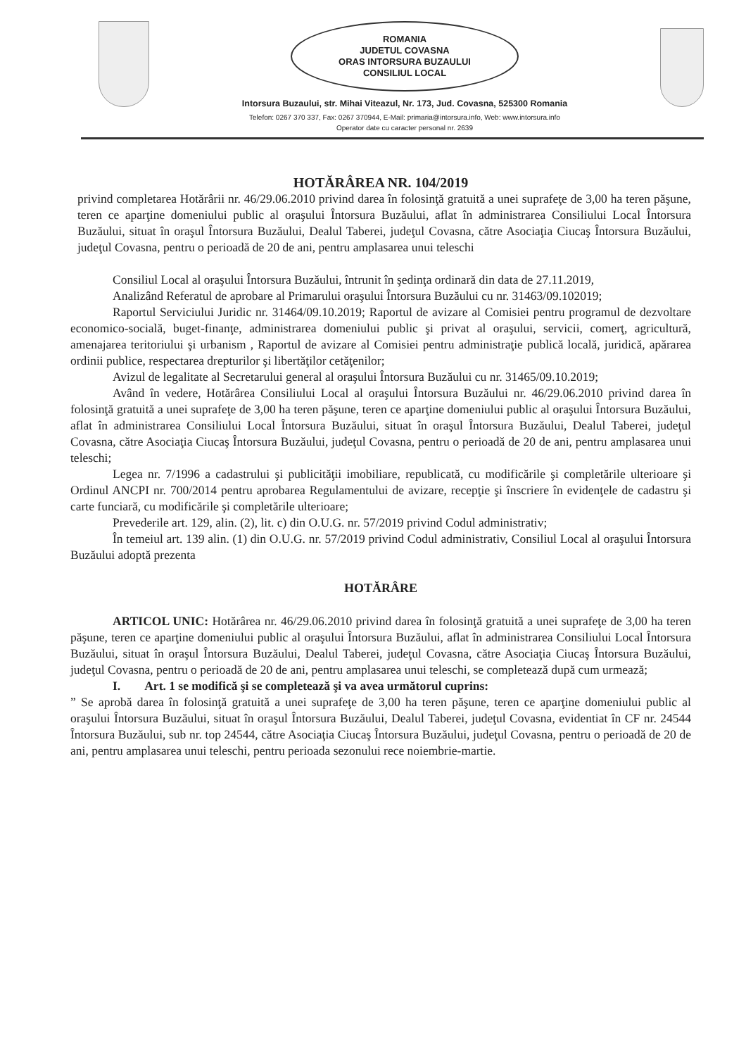ROMANIA
JUDETUL COVASNA
ORAS INTORSURA BUZAULUI
CONSILIUL LOCAL
Intorsura Buzaului, str. Mihai Viteazul, Nr. 173, Jud. Covasna, 525300 Romania
Telefon: 0267 370 337, Fax: 0267 370944, E-Mail: primaria@intorsura.info, Web: www.intorsura.info
Operator date cu caracter personal nr. 2639
HOTĂRÂREA NR. 104/2019
privind completarea Hotărârii nr. 46/29.06.2010 privind darea în folosinţă gratuită a unei suprafeţe de 3,00 ha teren păşune, teren ce aparţine domeniului public al oraşului Întorsura Buzăului, aflat în administrarea Consiliului Local Întorsura Buzăului, situat în oraşul Întorsura Buzăului, Dealul Taberei, judeţul Covasna, către Asociaţia Ciucaş Întorsura Buzăului, judeţul Covasna, pentru o perioadă de 20 de ani, pentru amplasarea unui teleschi
Consiliul Local al oraşului Întorsura Buzăului, întrunit în şedinţa ordinară din data de 27.11.2019,
Analizând Referatul de aprobare al Primarului oraşului Întorsura Buzăului cu nr. 31463/09.102019;
Raportul Serviciului Juridic nr. 31464/09.10.2019; Raportul de avizare al Comisiei pentru programul de dezvoltare economico-socială, buget-finanţe, administrarea domeniului public şi privat al oraşului, servicii, comerţ, agricultură, amenajarea teritoriului şi urbanism , Raportul de avizare al Comisiei pentru administraţie publică locală, juridică, apărarea ordinii publice, respectarea drepturilor şi libertăţilor cetăţenilor;
Avizul de legalitate al Secretarului general al oraşului Întorsura Buzăului cu nr. 31465/09.10.2019;
Având în vedere, Hotărârea Consiliului Local al oraşului Întorsura Buzăului nr. 46/29.06.2010 privind darea în folosinţă gratuită a unei suprafeţe de 3,00 ha teren păşune, teren ce aparţine domeniului public al oraşului Întorsura Buzăului, aflat în administrarea Consiliului Local Întorsura Buzăului, situat în oraşul Întorsura Buzăului, Dealul Taberei, judeţul Covasna, către Asociaţia Ciucaş Întorsura Buzăului, judeţul Covasna, pentru o perioadă de 20 de ani, pentru amplasarea unui teleschi;
Legea nr. 7/1996 a cadastrului şi publicităţii imobiliare, republicată, cu modificările şi completările ulterioare şi Ordinul ANCPI nr. 700/2014 pentru aprobarea Regulamentului de avizare, recepţie şi înscriere în evidenţele de cadastru şi carte funciară, cu modificările şi completările ulterioare;
Prevederile art. 129, alin. (2), lit. c) din O.U.G. nr. 57/2019 privind Codul administrativ;
În temeiul art. 139 alin. (1) din O.U.G. nr. 57/2019 privind Codul administrativ, Consiliul Local al oraşului Întorsura Buzăului adoptă prezenta
HOTĂRÂRE
ARTICOL UNIC: Hotărârea nr. 46/29.06.2010 privind darea în folosinţă gratuită a unei suprafeţe de 3,00 ha teren păşune, teren ce aparţine domeniului public al oraşului Întorsura Buzăului, aflat în administrarea Consiliului Local Întorsura Buzăului, situat în oraşul Întorsura Buzăului, Dealul Taberei, judeţul Covasna, către Asociaţia Ciucaş Întorsura Buzăului, judeţul Covasna, pentru o perioadă de 20 de ani, pentru amplasarea unui teleschi, se completează după cum urmează;
I. Art. 1 se modifică şi se completează şi va avea următorul cuprins:
” Se aprobă darea în folosinţă gratuită a unei suprafeţe de 3,00 ha teren păşune, teren ce aparţine domeniului public al oraşului Întorsura Buzăului, situat în oraşul Întorsura Buzăului, Dealul Taberei, judeţul Covasna, evidentiat în CF nr. 24544 Întorsura Buzăului, sub nr. top 24544, către Asociaţia Ciucaş Întorsura Buzăului, judeţul Covasna, pentru o perioadă de 20 de ani, pentru amplasarea unui teleschi, pentru perioada sezonului rece noiembrie-martie.